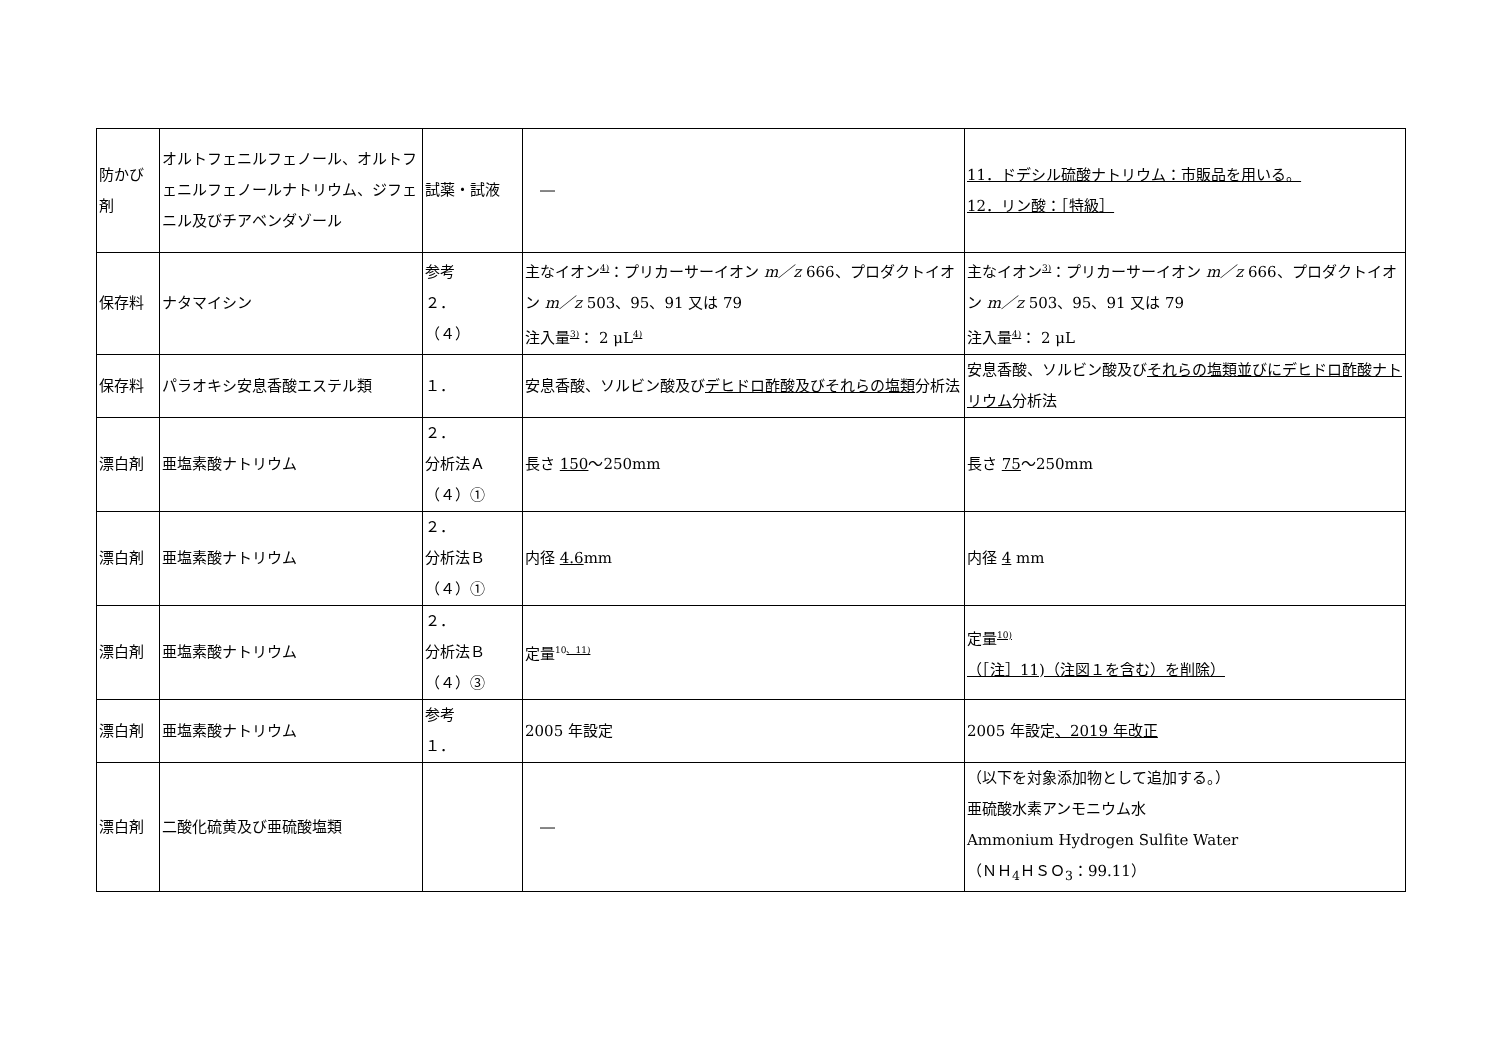| 防かび剤 | オルトフェニルフェノール、オルトフェニルフェノールナトリウム、ジフェニル及びチアベンダゾール | 試薬・試液 | ― | 11．ドデシル硫酸ナトリウム：市販品を用いる。 12．リン酸：［特級］ |
| 保存料 | ナタマイシン | 参考 ２． （４） | 主なイオン<sup>4)</sup>：プリカーサーイオン m／z 666、プロダクトイオン m／z 503、95、91 又は 79 注入量<sup>3)</sup>： 2 μL<sup>4)</sup> | 主なイオン<sup>3)</sup>：プリカーサーイオン m／z 666、プロダクトイオン m／z 503、95、91 又は 79 注入量<sup>4)</sup>： 2 μL |
| 保存料 | パラオキシ安息香酸エステル類 | １． | 安息香酸、ソルビン酸及び デヒドロ酢酸及びそれらの塩類 分析法 | 安息香酸、ソルビン酸及び それらの塩類並びにデヒドロ酢酸ナトリウム 分析法 |
| 漂白剤 | 亜塩素酸ナトリウム | ２． 分析法Ａ （４）① | 長さ 150 ～250mm | 長さ 75 ～250mm |
| 漂白剤 | 亜塩素酸ナトリウム | ２． 分析法Ｂ （４）① | 内径 4.6 mm | 内径 4 mm |
| 漂白剤 | 亜塩素酸ナトリウム | ２． 分析法Ｂ （４）③ | 定量<sup>10、11)</sup> | 定量<sup>10)</sup> （［注］11)（注図１を含む）を削除） |
| 漂白剤 | 亜塩素酸ナトリウム | 参考 １． | 2005 年設定 | 2005 年設定 、2019 年改正 |
| 漂白剤 | 二酸化硫黄及び亜硫酸塩類 | | ― | （以下を対象添加物として追加する。） 亜硫酸水素アンモニウム水 Ammonium Hydrogen Sulfite Water （ＮＨ<sub>4</sub>ＨＳＯ<sub>3</sub>：99.11） |